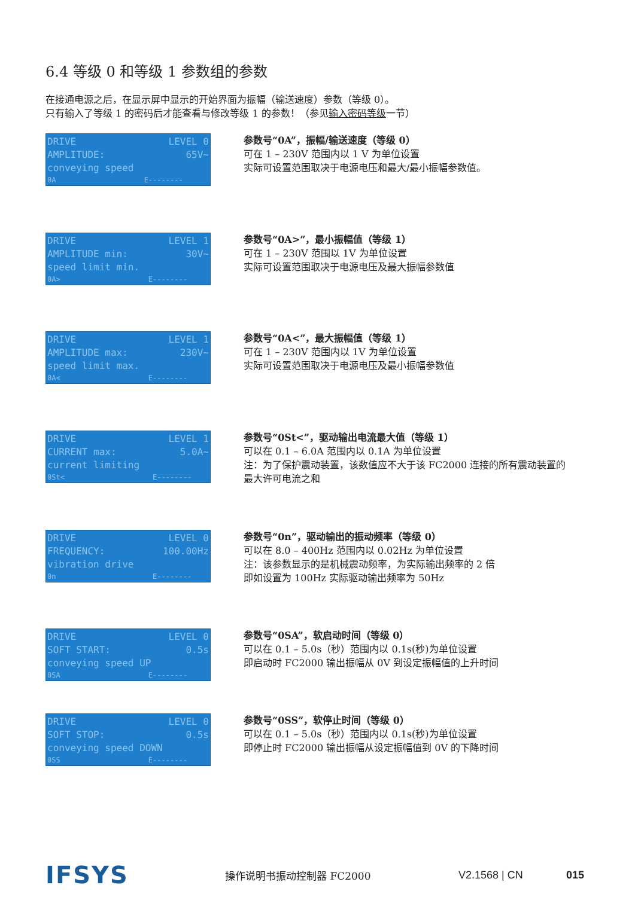6.4 等级 0 和等级 1 参数组的参数
在接通电源之后，在显示屏中显示的开始界面为振幅（输送速度）参数（等级 0）。
只有输入了等级 1 的密码后才能查看与修改等级 1 的参数！（参见输入密码等级一节）
DRIVE LEVEL 0
AMPLITUDE: 65V~
conveying speed
0A E--------
参数号“0A”，振幅/输送速度（等级 0）
可在 1 – 230V 范围内以 1 V 为单位设置
实际可设置范围取决于电源电压和最大/最小振幅参数值。
DRIVE LEVEL 1
AMPLITUDE min: 30V~
speed limit min.
0A> E--------
参数号“0A>”，最小振幅值（等级 1）
可在 1 – 230V 范围以 1V 为单位设置
实际可设置范围取决于电源电压及最大振幅参数值
DRIVE LEVEL 1
AMPLITUDE max: 230V~
speed limit max.
0A< E--------
参数号“0A<”，最大振幅值（等级 1）
可在 1 – 230V 范围内以 1V 为单位设置
实际可设置范围取决于电源电压及最小振幅参数值
DRIVE LEVEL 1
CURRENT max: 5.0A~
current limiting
0St< E--------
参数号“0St<”，驱动输出电流最大值（等级 1）
可以在 0.1 – 6.0A 范围内以 0.1A 为单位设置
注：为了保护震动装置，该数值应不大于该 FC2000 连接的所有震动装置的
最大许可电流之和
DRIVE LEVEL 0
FREQUENCY: 100.00Hz
vibration drive
0n E--------
参数号“0n”，驱动输出的振动频率（等级 0）
可以在 8.0 – 400Hz 范围内以 0.02Hz 为单位设置
注：该参数显示的是机械震动频率，为实际输出频率的 2 倍
即如设置为 100Hz 实际驱动输出频率为 50Hz
DRIVE LEVEL 0
SOFT START: 0.5s
conveying speed UP
0SA E--------
参数号“0SA”，软启动时间（等级 0）
可以在 0.1 – 5.0s（秒）范围内以 0.1s(秒)为单位设置
即启动时 FC2000 输出振幅从 0V 到设定振幅值的上升时间
DRIVE LEVEL 0
SOFT STOP: 0.5s
conveying speed DOWN
0SS E--------
参数号“0SS”，软停止时间（等级 0）
可以在 0.1 – 5.0s（秒）范围内以 0.1s(秒)为单位设置
即停止时 FC2000 输出振幅从设定振幅值到 0V 的下降时间
IFSYS
操作说明书振动控制器 FC2000 V2.1568 | CN 015